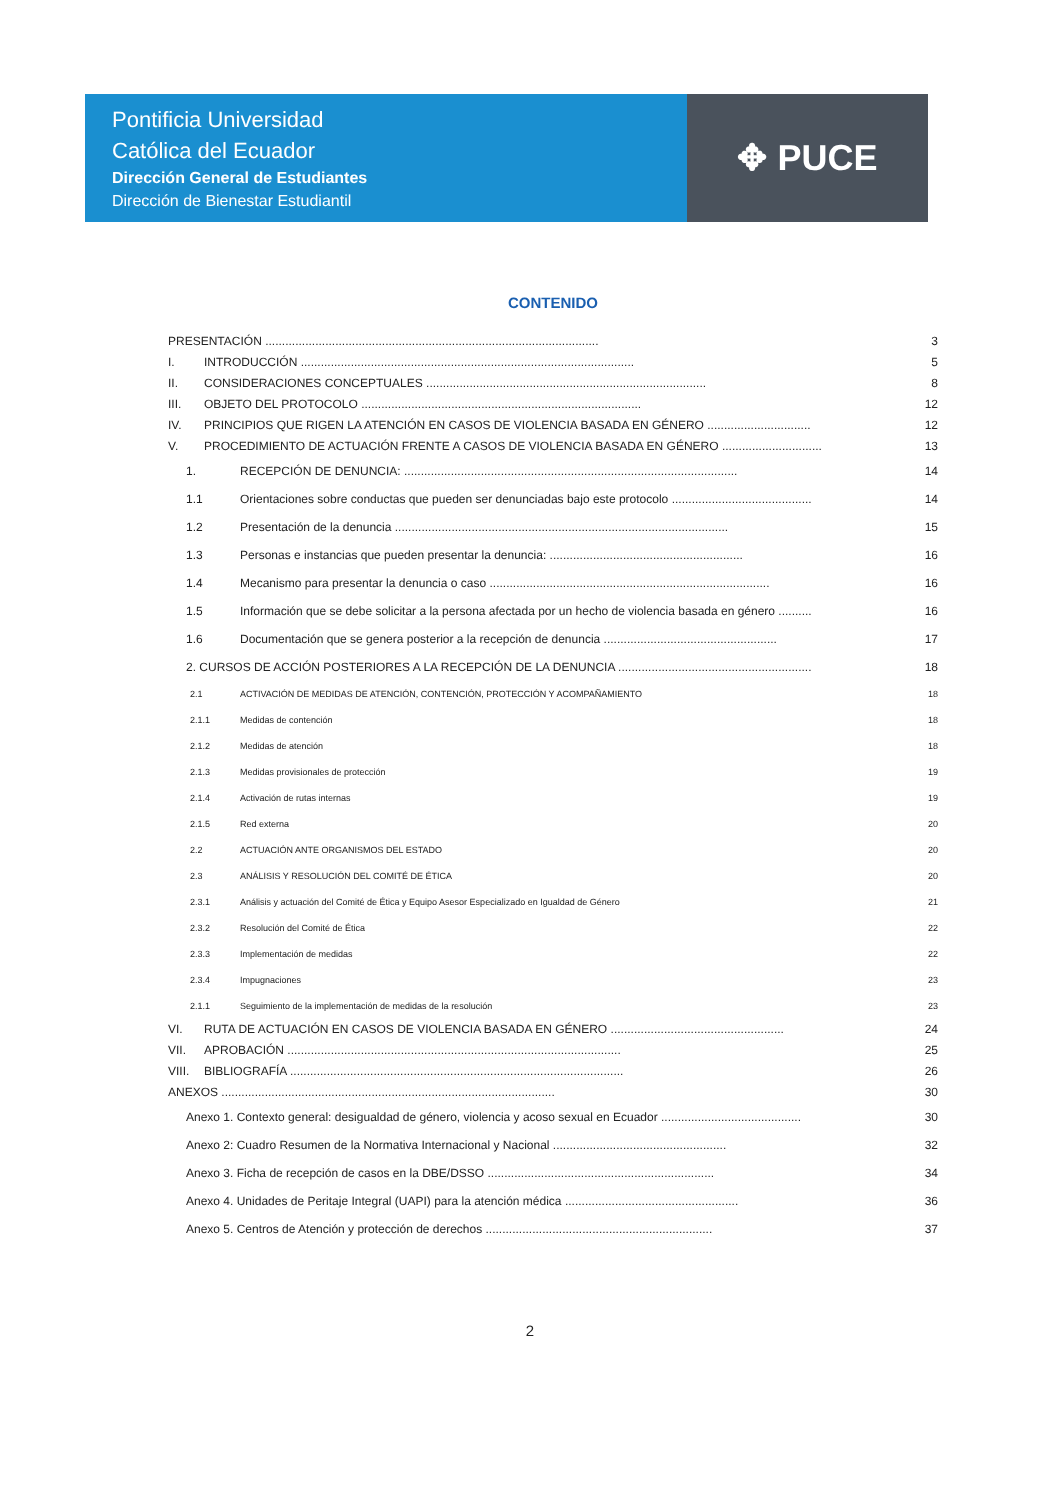Pontificia Universidad
Católica del Ecuador
Dirección General de Estudiantes
Dirección de Bienestar Estudiantil
✥ PUCE
CONTENIDO
PRESENTACIÓN .................................................................................................... 3
I. INTRODUCCIÓN .................................................................................................... 5
II. CONSIDERACIONES CONCEPTUALES .................................................................................... 8
III. OBJETO DEL PROTOCOLO .................................................................................... 12
IV. PRINCIPIOS QUE RIGEN LA ATENCIÓN EN CASOS DE VIOLENCIA BASADA EN GÉNERO ............................... 12
V. PROCEDIMIENTO DE ACTUACIÓN FRENTE A CASOS DE VIOLENCIA BASADA EN GÉNERO .............................. 13
1. RECEPCIÓN DE DENUNCIA: .................................................................................................... 14
1.1 Orientaciones sobre conductas que pueden ser denunciadas bajo este protocolo .......................................... 14
1.2 Presentación de la denuncia .................................................................................................... 15
1.3 Personas e instancias que pueden presentar la denuncia: .......................................................... 16
1.4 Mecanismo para presentar la denuncia o caso .................................................................................... 16
1.5 Información que se debe solicitar a la persona afectada por un hecho de violencia basada en género .......... 16
1.6 Documentación que se genera posterior a la recepción de denuncia .................................................... 17
2. CURSOS DE ACCIÓN POSTERIORES A LA RECEPCIÓN DE LA DENUNCIA .......................................................... 18
2.1 ACTIVACIÓN DE MEDIDAS DE ATENCIÓN, CONTENCIÓN, PROTECCIÓN Y ACOMPAÑAMIENTO 18
2.1.1 Medidas de contención 18
2.1.2 Medidas de atención 18
2.1.3 Medidas provisionales de protección 19
2.1.4 Activación de rutas internas 19
2.1.5 Red externa 20
2.2 ACTUACIÓN ANTE ORGANISMOS DEL ESTADO 20
2.3 ANÁLISIS Y RESOLUCIÓN DEL COMITÉ DE ÉTICA 20
2.3.1 Análisis y actuación del Comité de Ética y Equipo Asesor Especializado en Igualdad de Género 21
2.3.2 Resolución del Comité de Ética 22
2.3.3 Implementación de medidas 22
2.3.4 Impugnaciones 23
2.1.1 Seguimiento de la implementación de medidas de la resolución 23
VI. RUTA DE ACTUACIÓN EN CASOS DE VIOLENCIA BASADA EN GÉNERO .................................................... 24
VII. APROBACIÓN .................................................................................................... 25
VIII. BIBLIOGRAFÍA .................................................................................................... 26
ANEXOS .................................................................................................... 30
Anexo 1. Contexto general: desigualdad de género, violencia y acoso sexual en Ecuador .......................................... 30
Anexo 2: Cuadro Resumen de la Normativa Internacional y Nacional .................................................... 32
Anexo 3. Ficha de recepción de casos en la DBE/DSSO .................................................................... 34
Anexo 4. Unidades de Peritaje Integral (UAPI) para la atención médica .................................................... 36
Anexo 5. Centros de Atención y protección de derechos .................................................................... 37
2